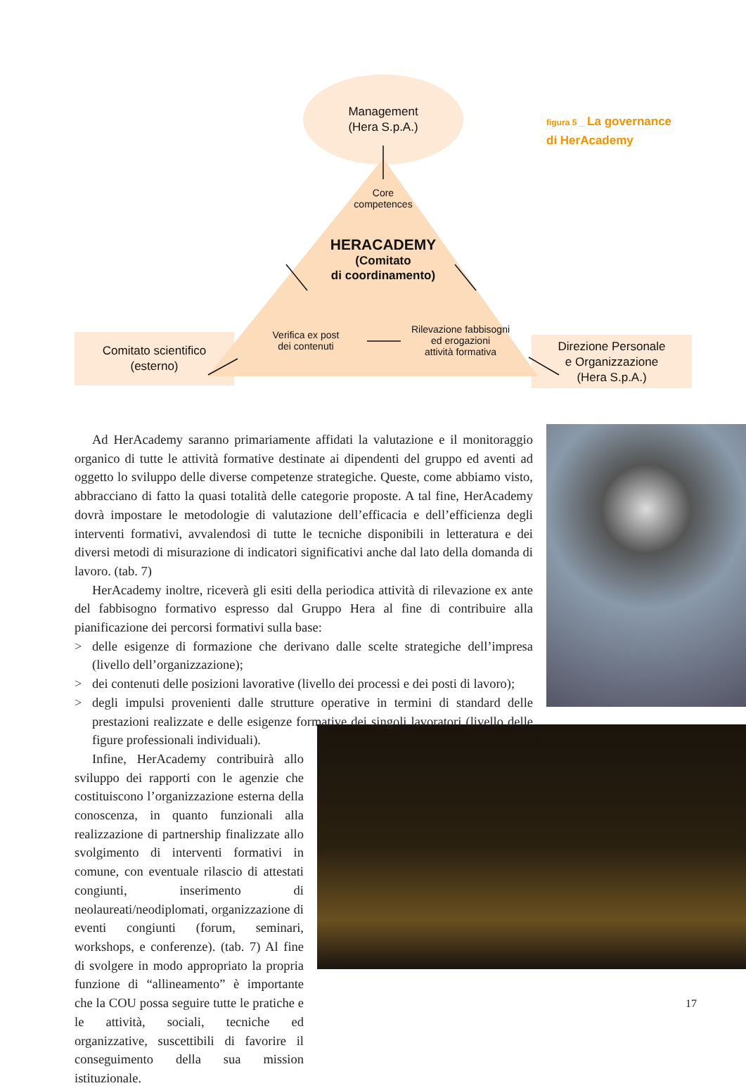Management
(Hera S.p.A.)
Core
competences
HERACADEMY
(Comitato
di coordinamento)
Verifica ex post
dei contenuti
Rilevazione fabbisogni
ed erogazioni
attività formativa
Comitato scientifico
(esterno)
Direzione Personale
e Organizzazione
(Hera S.p.A.)
figura 5 _ La governance
di HerAcademy
Ad HerAcademy saranno primariamente affidati la valutazione e il monitoraggio organico di tutte le attività formative destinate ai dipendenti del gruppo ed aventi ad oggetto lo sviluppo delle diverse competenze strategiche. Queste, come abbiamo visto, abbracciano di fatto la quasi totalità delle categorie proposte. A tal fine, HerAcademy dovrà impostare le metodologie di valutazione dell’efficacia e dell’efficienza degli interventi formativi, avvalendosi di tutte le tecniche disponibili in letteratura e dei diversi metodi di misurazione di indicatori significativi anche dal lato della domanda di lavoro. (tab. 7)
HerAcademy inoltre, riceverà gli esiti della periodica attività di rilevazione ex ante del fabbisogno formativo espresso dal Gruppo Hera al fine di contribuire alla pianificazione dei percorsi formativi sulla base:
> delle esigenze di formazione che derivano dalle scelte strategiche dell’impresa (livello dell’organizzazione);
> dei contenuti delle posizioni lavorative (livello dei processi e dei posti di lavoro);
> degli impulsi provenienti dalle strutture operative in termini di standard delle prestazioni realizzate e delle esigenze formative dei singoli lavoratori (livello delle figure professionali individuali).
Infine, HerAcademy contribuirà allo sviluppo dei rapporti con le agenzie che costituiscono l’organizzazione esterna della conoscenza, in quanto funzionali alla realizzazione di partnership finalizzate allo svolgimento di interventi formativi in comune, con eventuale rilascio di attestati congiunti, inserimento di neolaureati/neodiplomati, organizzazione di eventi congiunti (forum, seminari, workshops, e conferenze). (tab. 7) Al fine di svolgere in modo appropriato la propria funzione di “allineamento” è importante che la COU possa seguire tutte le pratiche e le attività, sociali, tecniche ed organizzative, suscettibili di favorire il conseguimento della sua mission istituzionale.
17